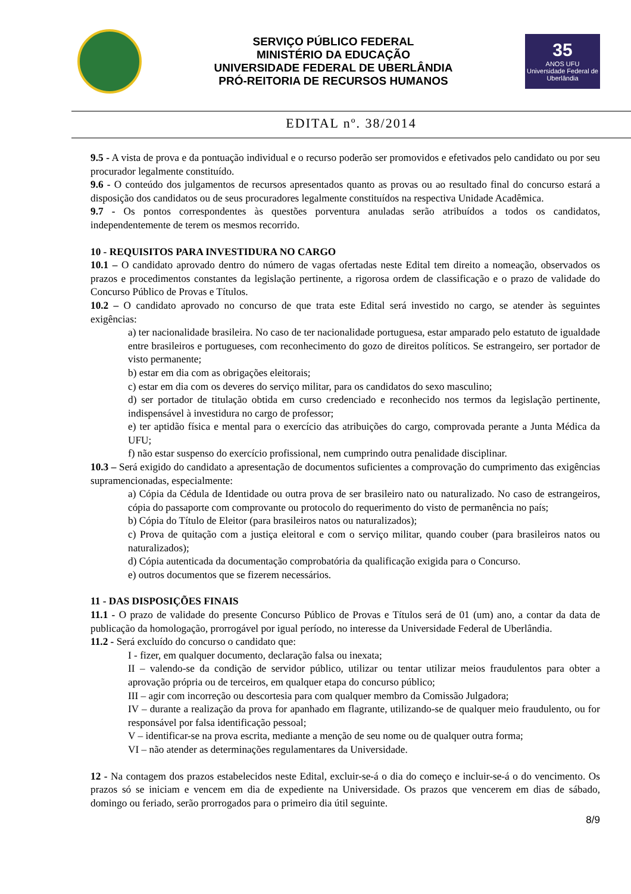SERVIÇO PÚBLICO FEDERAL
MINISTÉRIO DA EDUCAÇÃO
UNIVERSIDADE FEDERAL DE UBERLÂNDIA
PRÓ-REITORIA DE RECURSOS HUMANOS
35
ANOS UFU
Universidade Federal de Uberlândia
EDITAL nº. 38/2014
9.5 - A vista de prova e da pontuação individual e o recurso poderão ser promovidos e efetivados pelo candidato ou por seu procurador legalmente constituído.
9.6 - O conteúdo dos julgamentos de recursos apresentados quanto as provas ou ao resultado final do concurso estará a disposição dos candidatos ou de seus procuradores legalmente constituídos na respectiva Unidade Acadêmica.
9.7 - Os pontos correspondentes às questões porventura anuladas serão atribuídos a todos os candidatos, independentemente de terem os mesmos recorrido.
10 - REQUISITOS PARA INVESTIDURA NO CARGO
10.1 – O candidato aprovado dentro do número de vagas ofertadas neste Edital tem direito a nomeação, observados os prazos e procedimentos constantes da legislação pertinente, a rigorosa ordem de classificação e o prazo de validade do Concurso Público de Provas e Títulos.
10.2 – O candidato aprovado no concurso de que trata este Edital será investido no cargo, se atender às seguintes exigências:
a) ter nacionalidade brasileira. No caso de ter nacionalidade portuguesa, estar amparado pelo estatuto de igualdade entre brasileiros e portugueses, com reconhecimento do gozo de direitos políticos. Se estrangeiro, ser portador de visto permanente;
b) estar em dia com as obrigações eleitorais;
c) estar em dia com os deveres do serviço militar, para os candidatos do sexo masculino;
d) ser portador de titulação obtida em curso credenciado e reconhecido nos termos da legislação pertinente, indispensável à investidura no cargo de professor;
e) ter aptidão física e mental para o exercício das atribuições do cargo, comprovada perante a Junta Médica da UFU;
f) não estar suspenso do exercício profissional, nem cumprindo outra penalidade disciplinar.
10.3 – Será exigido do candidato a apresentação de documentos suficientes a comprovação do cumprimento das exigências supramencionadas, especialmente:
a) Cópia da Cédula de Identidade ou outra prova de ser brasileiro nato ou naturalizado. No caso de estrangeiros, cópia do passaporte com comprovante ou protocolo do requerimento do visto de permanência no país;
b) Cópia do Título de Eleitor (para brasileiros natos ou naturalizados);
c) Prova de quitação com a justiça eleitoral e com o serviço militar, quando couber (para brasileiros natos ou naturalizados);
d) Cópia autenticada da documentação comprobatória da qualificação exigida para o Concurso.
e) outros documentos que se fizerem necessários.
11 - DAS DISPOSIÇÕES FINAIS
11.1 - O prazo de validade do presente Concurso Público de Provas e Títulos será de 01 (um) ano, a contar da data de publicação da homologação, prorrogável por igual período, no interesse da Universidade Federal de Uberlândia.
11.2 - Será excluído do concurso o candidato que:
I - fizer, em qualquer documento, declaração falsa ou inexata;
II – valendo-se da condição de servidor público, utilizar ou tentar utilizar meios fraudulentos para obter a aprovação própria ou de terceiros, em qualquer etapa do concurso público;
III – agir com incorreção ou descortesia para com qualquer membro da Comissão Julgadora;
IV – durante a realização da prova for apanhado em flagrante, utilizando-se de qualquer meio fraudulento, ou for responsável por falsa identificação pessoal;
V – identificar-se na prova escrita, mediante a menção de seu nome ou de qualquer outra forma;
VI – não atender as determinações regulamentares da Universidade.
12 - Na contagem dos prazos estabelecidos neste Edital, excluir-se-á o dia do começo e incluir-se-á o do vencimento. Os prazos só se iniciam e vencem em dia de expediente na Universidade. Os prazos que vencerem em dias de sábado, domingo ou feriado, serão prorrogados para o primeiro dia útil seguinte.
8/9